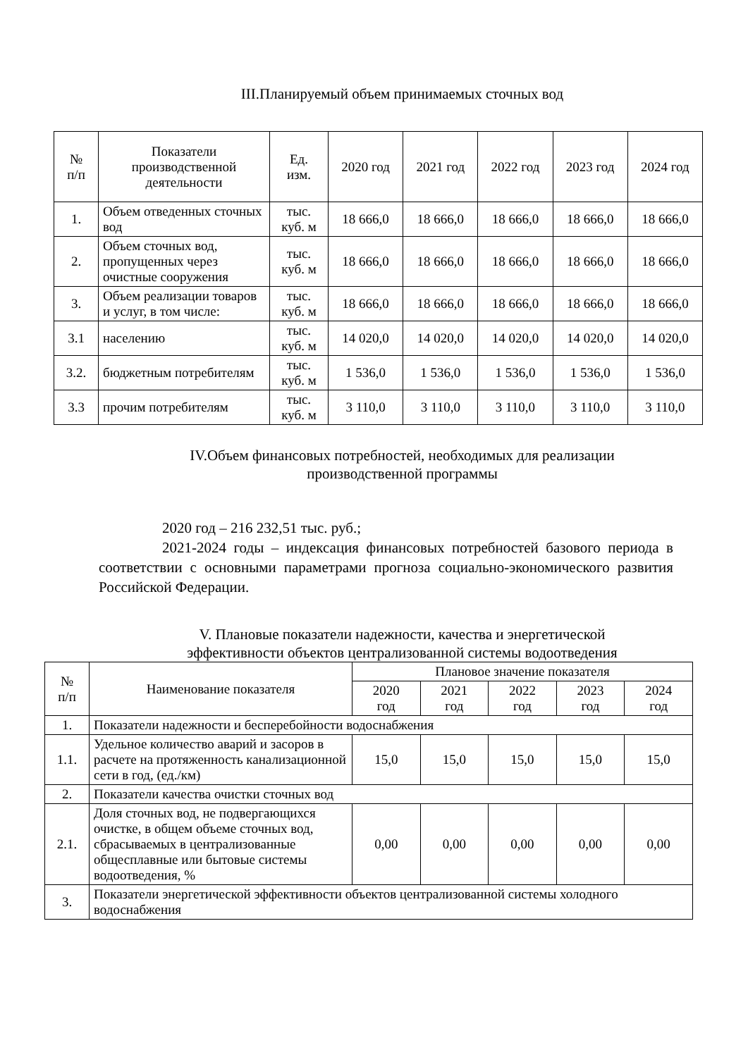III.Планируемый объем принимаемых сточных вод
| № п/п | Показатели производственной деятельности | Ед. изм. | 2020 год | 2021 год | 2022 год | 2023 год | 2024 год |
| --- | --- | --- | --- | --- | --- | --- | --- |
| 1. | Объем отведенных сточных вод | тыс. куб. м | 18 666,0 | 18 666,0 | 18 666,0 | 18 666,0 | 18 666,0 |
| 2. | Объем сточных вод, пропущенных через очистные сооружения | тыс. куб. м | 18 666,0 | 18 666,0 | 18 666,0 | 18 666,0 | 18 666,0 |
| 3. | Объем реализации товаров и услуг, в том числе: | тыс. куб. м | 18 666,0 | 18 666,0 | 18 666,0 | 18 666,0 | 18 666,0 |
| 3.1 | населению | тыс. куб. м | 14 020,0 | 14 020,0 | 14 020,0 | 14 020,0 | 14 020,0 |
| 3.2. | бюджетным потребителям | тыс. куб. м | 1 536,0 | 1 536,0 | 1 536,0 | 1 536,0 | 1 536,0 |
| 3.3 | прочим потребителям | тыс. куб. м | 3 110,0 | 3 110,0 | 3 110,0 | 3 110,0 | 3 110,0 |
IV.Объем финансовых потребностей, необходимых для реализации
производственной программы
2020 год – 216 232,51 тыс. руб.;
2021-2024 годы – индексация финансовых потребностей базового периода в соответствии с основными параметрами прогноза социально-экономического развития Российской Федерации.
V. Плановые показатели надежности, качества и энергетической
эффективности объектов централизованной системы водоотведения
| № п/п | Наименование показателя | Плановое значение показателя | | | | |
| --- | --- | --- | --- | --- | --- | --- |
| | | 2020 год | 2021 год | 2022 год | 2023 год | 2024 год |
| 1. | Показатели надежности и бесперебойности водоснабжения | | | | | |
| 1.1. | Удельное количество аварий и засоров в расчете на протяженность канализационной сети в год, (ед./км) | 15,0 | 15,0 | 15,0 | 15,0 | 15,0 |
| 2. | Показатели качества очистки сточных вод | | | | | |
| 2.1. | Доля сточных вод, не подвергающихся очистке, в общем объеме сточных вод, сбрасываемых в централизованные общесплавные или бытовые системы водоотведения, % | 0,00 | 0,00 | 0,00 | 0,00 | 0,00 |
| 3. | Показатели энергетической эффективности объектов централизованной системы холодного водоснабжения | | | | | |